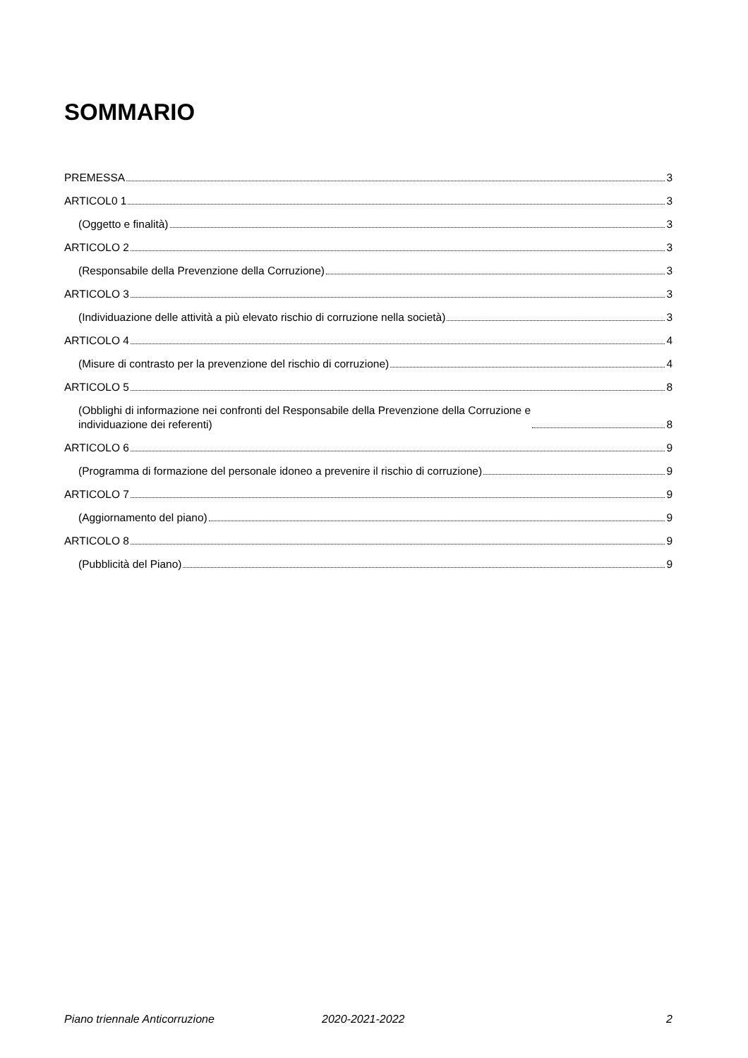SOMMARIO
PREMESSA 3
ARTICOL0 1 3
(Oggetto e finalità) 3
ARTICOLO 2 3
(Responsabile della Prevenzione della Corruzione) 3
ARTICOLO 3 3
(Individuazione delle attività a più elevato rischio di corruzione nella società) 3
ARTICOLO 4 4
(Misure di contrasto per la prevenzione del rischio di corruzione) 4
ARTICOLO 5 8
(Obblighi di informazione nei confronti del Responsabile della Prevenzione della Corruzione e
individuazione dei referenti) 8
ARTICOLO 6 9
(Programma di formazione del personale idoneo a prevenire il rischio di corruzione) 9
ARTICOLO 7 9
(Aggiornamento del piano) 9
ARTICOLO 8 9
(Pubblicità del Piano) 9
Piano triennale Anticorruzione 2020-2021-2022 2